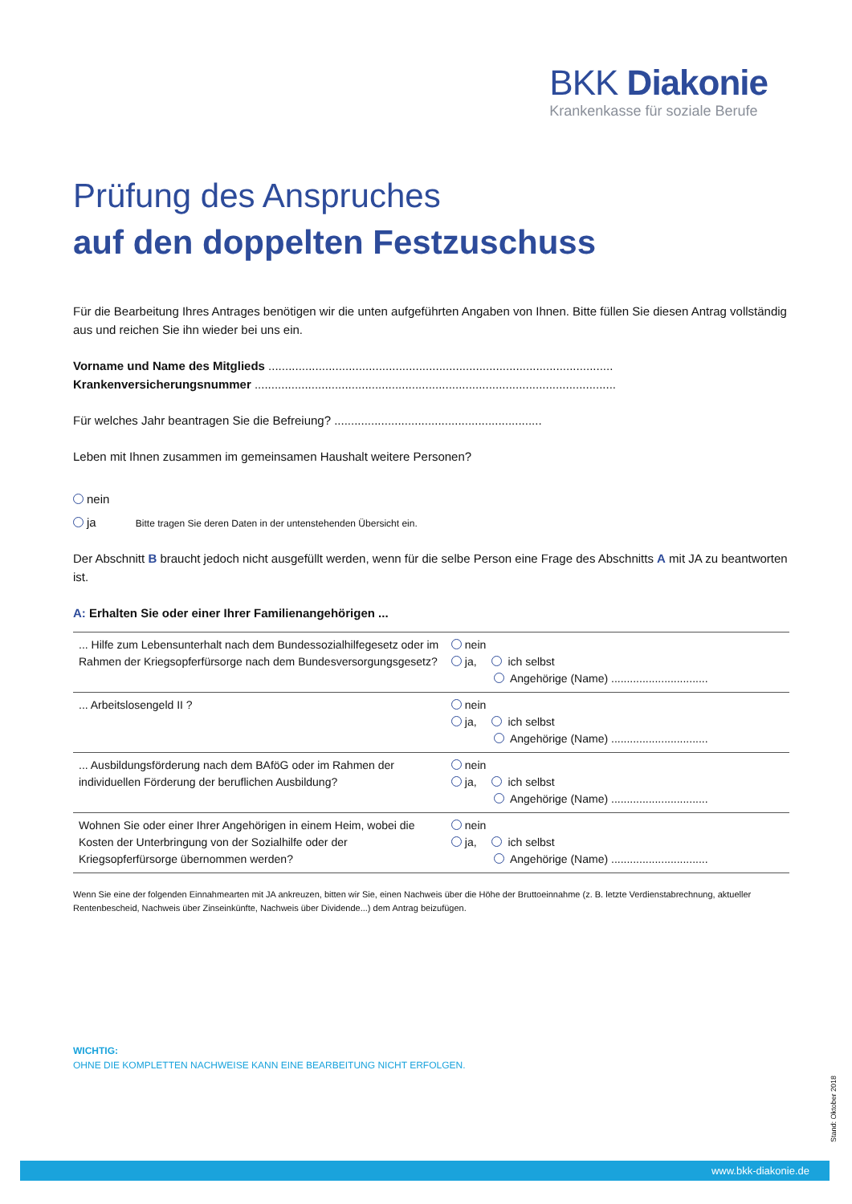BKK Diakonie
Krankenkasse für soziale Berufe
Prüfung des Anspruches
auf den doppelten Festzuschuss
Für die Bearbeitung Ihres Antrages benötigen wir die unten aufgeführten Angaben von Ihnen. Bitte füllen Sie diesen Antrag vollständig aus und reichen Sie ihn wieder bei uns ein.
Vorname und Name des Mitglieds .......................................................................................................
Krankenversicherungsnummer ............................................................................................................
Für welches Jahr beantragen Sie die Befreiung? ..............................................................
Leben mit Ihnen zusammen im gemeinsamen Haushalt weitere Personen?
nein
ja Bitte tragen Sie deren Daten in der untenstehenden Übersicht ein.
Der Abschnitt B braucht jedoch nicht ausgefüllt werden, wenn für die selbe Person eine Frage des Abschnitts A mit JA zu beantworten ist.
A: Erhalten Sie oder einer Ihrer Familienangehörigen ...
| ... Hilfe zum Lebensunterhalt nach dem Bundessozialhilfegesetz oder im Rahmen der Kriegsopferfürsorge nach dem Bundesversorgungsgesetz? | nein ja, ich selbst Angehörige (Name) ............................... |
| ... Arbeitslosengeld II ? | nein ja, ich selbst Angehörige (Name) ............................... |
| ... Ausbildungsförderung nach dem BAföG oder im Rahmen der individuellen Förderung der beruflichen Ausbildung? | nein ja, ich selbst Angehörige (Name) ............................... |
| Wohnen Sie oder einer Ihrer Angehörigen in einem Heim, wobei die Kosten der Unterbringung von der Sozialhilfe oder der Kriegsopferfürsorge übernommen werden? | nein ja, ich selbst Angehörige (Name) ............................... |
Wenn Sie eine der folgenden Einnahmearten mit JA ankreuzen, bitten wir Sie, einen Nachweis über die Höhe der Bruttoeinnahme (z. B. letzte Verdienstabrechnung, aktueller Rentenbescheid, Nachweis über Zinseinkünfte, Nachweis über Dividende...) dem Antrag beizufügen.
WICHTIG:
OHNE DIE KOMPLETTEN NACHWEISE KANN EINE BEARBEITUNG NICHT ERFOLGEN.
Stand: Oktober 2018
www.bkk-diakonie.de